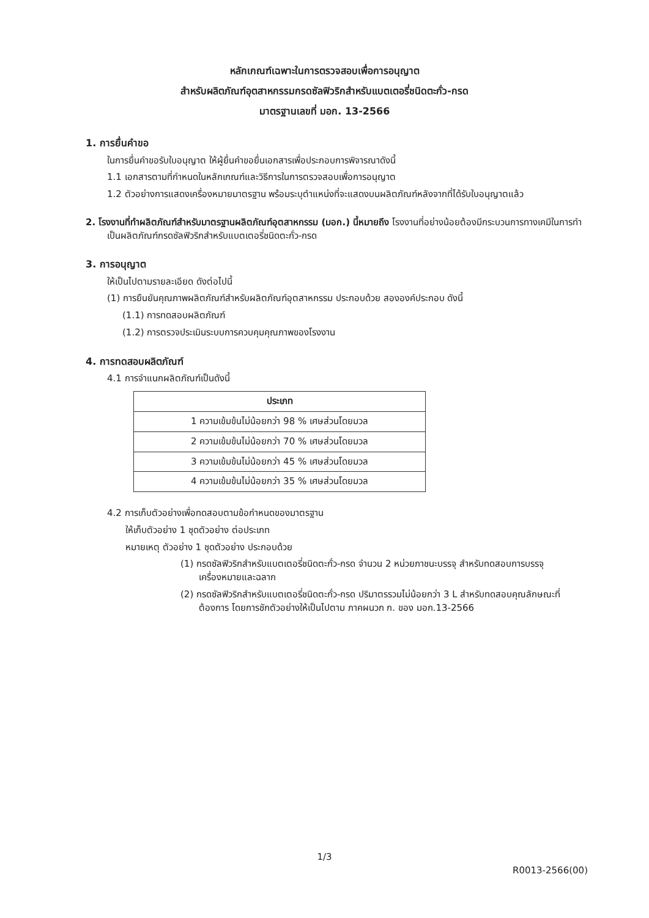หลักเกณฑ์เฉพาะในการตรวจสอบเพื่อการอนุญาต
สำหรับผลิตภัณฑ์อุตสาหกรรมกรดซัลฟิวริกสำหรับแบตเตอรี่ชนิดตะกั่ว-กรด
มาตรฐานเลขที่ มอก. 13-2566
1. การยื่นคำขอ
ในการยื่นคำขอรับใบอนุญาต ให้ผู้ยื่นคำขอยื่นเอกสารเพื่อประกอบการพิจารณาดังนี้
1.1 เอกสารตามที่กำหนดในหลักเกณฑ์และวิธีการในการตรวจสอบเพื่อการอนุญาต
1.2 ตัวอย่างการแสดงเครื่องหมายมาตรฐาน พร้อมระบุตำแหน่งที่จะแสดงบนผลิตภัณฑ์หลังจากที่ได้รับใบอนุญาตแล้ว
2. โรงงานที่ทำผลิตภัณฑ์สำหรับมาตรฐานผลิตภัณฑ์อุตสาหกรรม (มอก.) นี้หมายถึง โรงงานที่อย่างน้อยต้องมีกระบวนการทางเคมีในการทำเป็นผลิตภัณฑ์กรดซัลฟิวริกสำหรับแบตเตอรี่ชนิดตะกั่ว-กรด
3. การอนุญาต
ให้เป็นไปตามรายละเอียด ดังต่อไปนี้
(1) การยืนยันคุณภาพผลิตภัณฑ์สำหรับผลิตภัณฑ์อุตสาหกรรม ประกอบด้วย สององค์ประกอบ ดังนี้
(1.1) การทดสอบผลิตภัณฑ์
(1.2) การตรวจประเมินระบบการควบคุมคุณภาพของโรงงาน
4. การทดสอบผลิตภัณฑ์
4.1 การจำแนกผลิตภัณฑ์เป็นดังนี้
| ประเภท |
| --- |
| 1 ความเข้มข้นไม่น้อยกว่า 98 % เศษส่วนโดยมวล |
| 2 ความเข้มข้นไม่น้อยกว่า 70 % เศษส่วนโดยมวล |
| 3 ความเข้มข้นไม่น้อยกว่า 45 % เศษส่วนโดยมวล |
| 4 ความเข้มข้นไม่น้อยกว่า 35 % เศษส่วนโดยมวล |
4.2 การเก็บตัวอย่างเพื่อทดสอบตามข้อกำหนดของมาตรฐาน
ให้เก็บตัวอย่าง 1 ชุดตัวอย่าง ต่อประเภท
หมายเหตุ ตัวอย่าง 1 ชุดตัวอย่าง ประกอบด้วย
(1) กรดซัลฟิวริกสำหรับแบตเตอรี่ชนิดตะกั่ว-กรด จำนวน 2 หน่วยภาชนะบรรจุ สำหรับทดสอบการบรรจุ เครื่องหมายและฉลาก
(2) กรดซัลฟิวริกสำหรับแบตเตอรี่ชนิดตะกั่ว-กรด ปริมาตรรวมไม่น้อยกว่า 3 L สำหรับทดสอบคุณลักษณะที่ต้องการ โดยการชักตัวอย่างให้เป็นไปตาม ภาคผนวก ก. ของ มอก.13-2566
1/3
R0013-2566(00)